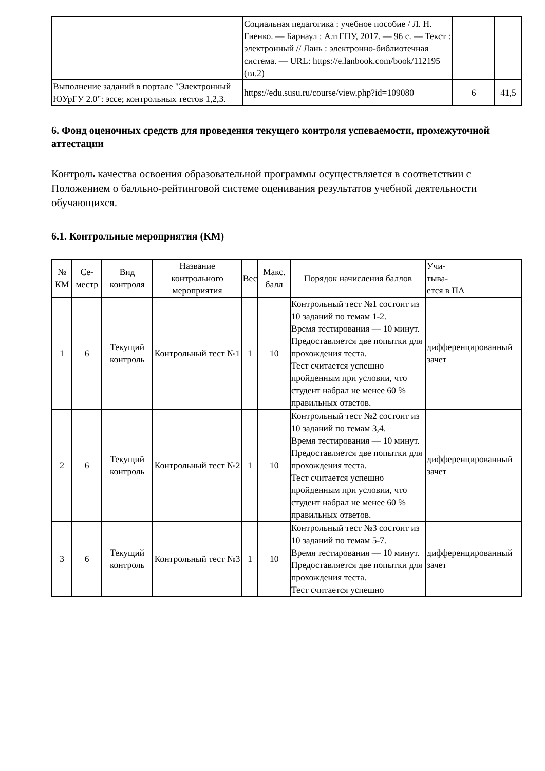| | Социальная педагогика : учебное пособие / Л. Н. Гиенко. — Барнаул : АлтГПУ, 2017. — 96 с. — Текст : электронный // Лань : электронно-библиотечная система. — URL: https://e.lanbook.com/book/112195 (гл.2) | | |
| Выполнение заданий в портале "Электронный ЮУрГУ 2.0": эссе; контрольных тестов 1,2,3. | https://edu.susu.ru/course/view.php?id=109080 | 6 | 41,5 |
6. Фонд оценочных средств для проведения текущего контроля успеваемости, промежуточной аттестации
Контроль качества освоения образовательной программы осуществляется в соответствии с Положением о балльно-рейтинговой системе оценивания результатов учебной деятельности обучающихся.
6.1. Контрольные мероприятия (КМ)
| № КМ | Се-местр | Вид контроля | Название контрольного мероприятия | Вес | Макс. балл | Порядок начисления баллов | Учи- тыва- ется в ПА |
| --- | --- | --- | --- | --- | --- | --- | --- |
| 1 | 6 | Текущий контроль | Контрольный тест №1 | 1 | 10 | Контрольный тест №1 состоит из 10 заданий по темам 1-2. Время тестирования — 10 минут. Предоставляется две попытки для прохождения теста. Тест считается успешно пройденным при условии, что студент набрал не менее 60 % правильных ответов. | дифференцированный зачет |
| 2 | 6 | Текущий контроль | Контрольный тест №2 | 1 | 10 | Контрольный тест №2 состоит из 10 заданий по темам 3,4. Время тестирования — 10 минут. Предоставляется две попытки для прохождения теста. Тест считается успешно пройденным при условии, что студент набрал не менее 60 % правильных ответов. | дифференцированный зачет |
| 3 | 6 | Текущий контроль | Контрольный тест №3 | 1 | 10 | Контрольный тест №3 состоит из 10 заданий по темам 5-7. Время тестирования — 10 минут. Предоставляется две попытки для прохождения теста. Тест считается успешно | дифференцированный зачет |